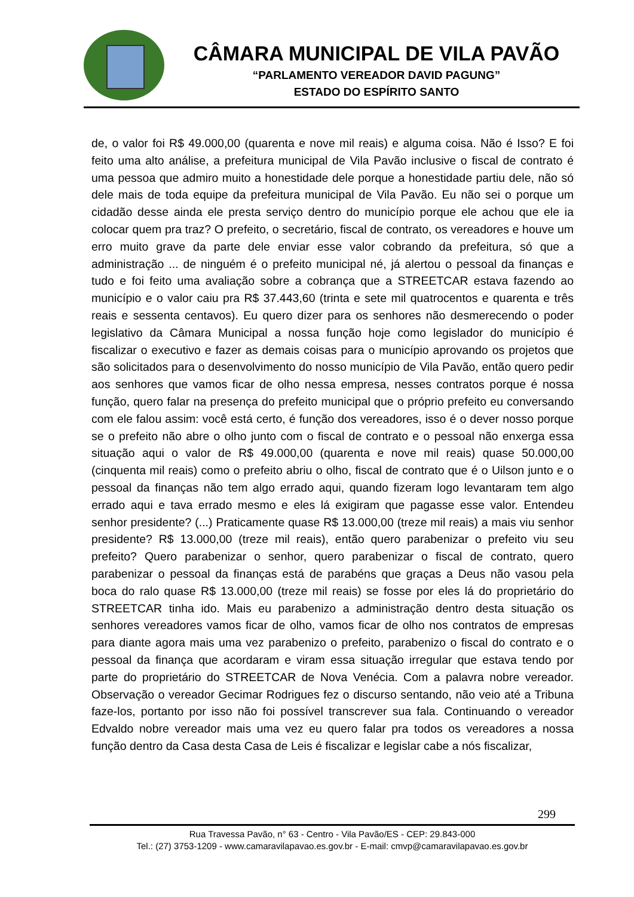CÂMARA MUNICIPAL DE VILA PAVÃO
“PARLAMENTO VEREADOR DAVID PAGUNG”
ESTADO DO ESPÍRITO SANTO
de, o valor foi R$ 49.000,00 (quarenta e nove mil reais) e alguma coisa. Não é Isso? E foi feito uma alto análise, a prefeitura municipal de Vila Pavão inclusive o fiscal de contrato é uma pessoa que admiro muito a honestidade dele porque a honestidade partiu dele, não só dele mais de toda equipe da prefeitura municipal de Vila Pavão. Eu não sei o porque um cidadão desse ainda ele presta serviço dentro do município porque ele achou que ele ia colocar quem pra traz? O prefeito, o secretário, fiscal de contrato, os vereadores e houve um erro muito grave da parte dele enviar esse valor cobrando da prefeitura, só que a administração ... de ninguém é o prefeito municipal né, já alertou o pessoal da finanças e tudo e foi feito uma avaliação sobre a cobrança que a STREETCAR estava fazendo ao município e o valor caiu pra R$ 37.443,60 (trinta e sete mil quatrocentos e quarenta e três reais e sessenta centavos). Eu quero dizer para os senhores não desmerecendo o poder legislativo da Câmara Municipal a nossa função hoje como legislador do município é fiscalizar o executivo e fazer as demais coisas para o município aprovando os projetos que são solicitados para o desenvolvimento do nosso município de Vila Pavão, então quero pedir aos senhores que vamos ficar de olho nessa empresa, nesses contratos porque é nossa função, quero falar na presença do prefeito municipal que o próprio prefeito eu conversando com ele falou assim: você está certo, é função dos vereadores, isso é o dever nosso porque se o prefeito não abre o olho junto com o fiscal de contrato e o pessoal não enxerga essa situação aqui o valor de R$ 49.000,00 (quarenta e nove mil reais) quase 50.000,00 (cinquenta mil reais) como o prefeito abriu o olho, fiscal de contrato que é o Uilson junto e o pessoal da finanças não tem algo errado aqui, quando fizeram logo levantaram tem algo errado aqui e tava errado mesmo e eles lá exigiram que pagasse esse valor. Entendeu senhor presidente? (...) Praticamente quase R$ 13.000,00 (treze mil reais) a mais viu senhor presidente? R$ 13.000,00 (treze mil reais), então quero parabenizar o prefeito viu seu prefeito? Quero parabenizar o senhor, quero parabenizar o fiscal de contrato, quero parabenizar o pessoal da finanças está de parabéns que graças a Deus não vasou pela boca do ralo quase R$ 13.000,00 (treze mil reais) se fosse por eles lá do proprietário do STREETCAR tinha ido. Mais eu parabenizo a administração dentro desta situação os senhores vereadores vamos ficar de olho, vamos ficar de olho nos contratos de empresas para diante agora mais uma vez parabenizo o prefeito, parabenizo o fiscal do contrato e o pessoal da finança que acordaram e viram essa situação irregular que estava tendo por parte do proprietário do STREETCAR de Nova Venécia. Com a palavra nobre vereador. Observação o vereador Gecimar Rodrigues fez o discurso sentando, não veio até a Tribuna faze-los, portanto por isso não foi possível transcrever sua fala. Continuando o vereador Edvaldo nobre vereador mais uma vez eu quero falar pra todos os vereadores a nossa função dentro da Casa desta Casa de Leis é fiscalizar e legislar cabe a nós fiscalizar,
299
Rua Travessa Pavão, n° 63 - Centro - Vila Pavão/ES - CEP: 29.843-000
Tel.: (27) 3753-1209 - www.camaravilapavao.es.gov.br - E-mail: cmvp@camaravilapavao.es.gov.br